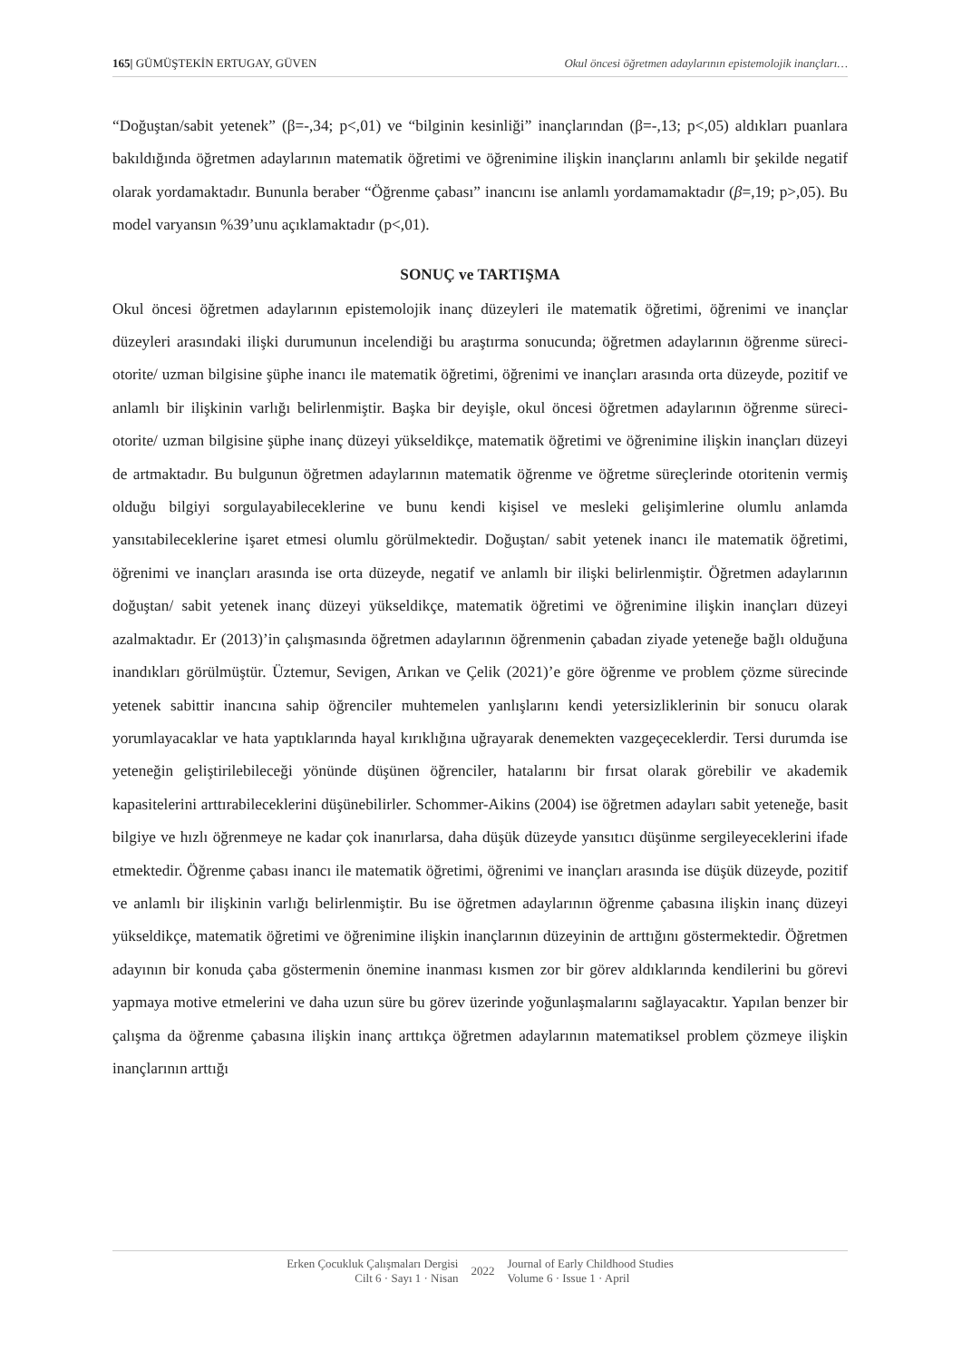165| GÜMÜŞTEKİN ERTUGAY, GÜVEN Okul öncesi öğretmen adaylarının epistemolojik inançları…
“Doğuştan/sabit yetenek” (β=-,34; p<,01) ve “bilginin kesinliği” inançlarından (β=-,13; p<,05) aldıkları puanlara bakıldığında öğretmen adaylarının matematik öğretimi ve öğrenimine ilişkin inançlarını anlamlı bir şekilde negatif olarak yordamaktadır. Bununla beraber “Öğrenme çabası” inancını ise anlamlı yordamamaktadır (β=,19; p>,05). Bu model varyansın %39’unu açıklamaktadır (p<,01).
SONUÇ ve TARTIŞMA
Okul öncesi öğretmen adaylarının epistemolojik inanç düzeyleri ile matematik öğretimi, öğrenimi ve inançlar düzeyleri arasındaki ilişki durumunun incelendiği bu araştırma sonucunda; öğretmen adaylarının öğrenme süreci- otorite/ uzman bilgisine şüphe inancı ile matematik öğretimi, öğrenimi ve inançları arasında orta düzeyde, pozitif ve anlamlı bir ilişkinin varlığı belirlenmiştir. Başka bir deyişle, okul öncesi öğretmen adaylarının öğrenme süreci- otorite/ uzman bilgisine şüphe inanç düzeyi yükseldikçe, matematik öğretimi ve öğrenimine ilişkin inançları düzeyi de artmaktadır. Bu bulgunun öğretmen adaylarının matematik öğrenme ve öğretme süreçlerinde otoritenin vermiş olduğu bilgiyi sorgulayabileceklerine ve bunu kendi kişisel ve mesleki gelişimlerine olumlu anlamda yansıtabileceklerine işaret etmesi olumlu görülmektedir. Doğuştan/ sabit yetenek inancı ile matematik öğretimi, öğrenimi ve inançları arasında ise orta düzeyde, negatif ve anlamlı bir ilişki belirlenmiştir. Öğretmen adaylarının doğuştan/ sabit yetenek inanç düzeyi yükseldikçe, matematik öğretimi ve öğrenimine ilişkin inançları düzeyi azalmaktadır. Er (2013)’in çalışmasında öğretmen adaylarının öğrenmenin çabadan ziyade yeteneğe bağlı olduğuna inandıkları görülmüştür. Üztemur, Sevigen, Arıkan ve Çelik (2021)’e göre öğrenme ve problem çözme sürecinde yetenek sabittir inancına sahip öğrenciler muhtemelen yanlışlarını kendi yetersizliklerinin bir sonucu olarak yorumlayacaklar ve hata yaptıklarında hayal kırıklığına uğrayarak denemekten vazgeçeceklerdir. Tersi durumda ise yeteneğin geliştirilebileceği yönünde düşünen öğrenciler, hatalarını bir fırsat olarak görebilir ve akademik kapasitelerini arttırabileceklerini düşünebilirler. Schommer-Aikins (2004) ise öğretmen adayları sabit yeteneğe, basit bilgiye ve hızlı öğrenmeye ne kadar çok inanırlarsa, daha düşük düzeyde yansıtıcı düşünme sergileyeceklerini ifade etmektedir. Öğrenme çabası inancı ile matematik öğretimi, öğrenimi ve inançları arasında ise düşük düzeyde, pozitif ve anlamlı bir ilişkinin varlığı belirlenmiştir. Bu ise öğretmen adaylarının öğrenme çabasına ilişkin inanç düzeyi yükseldikçe, matematik öğretimi ve öğrenimine ilişkin inançlarının düzeyinin de arttığını göstermektedir. Öğretmen adayının bir konuda çaba göstermenin önemine inanması kısmen zor bir görev aldıklarında kendilerini bu görevi yapmaya motive etmelerini ve daha uzun süre bu görev üzerinde yoğunlaşmalarını sağlayacaktır. Yapılan benzer bir çalışma da öğrenme çabasına ilişkin inanç arttıkça öğretmen adaylarının matematiksel problem çözmeye ilişkin inançlarının arttığı
Erken Çocukluk Çalışmaları Dergisi
Cilt 6 · Sayı 1 · Nisan
2022
Journal of Early Childhood Studies
Volume 6 · Issue 1 · April